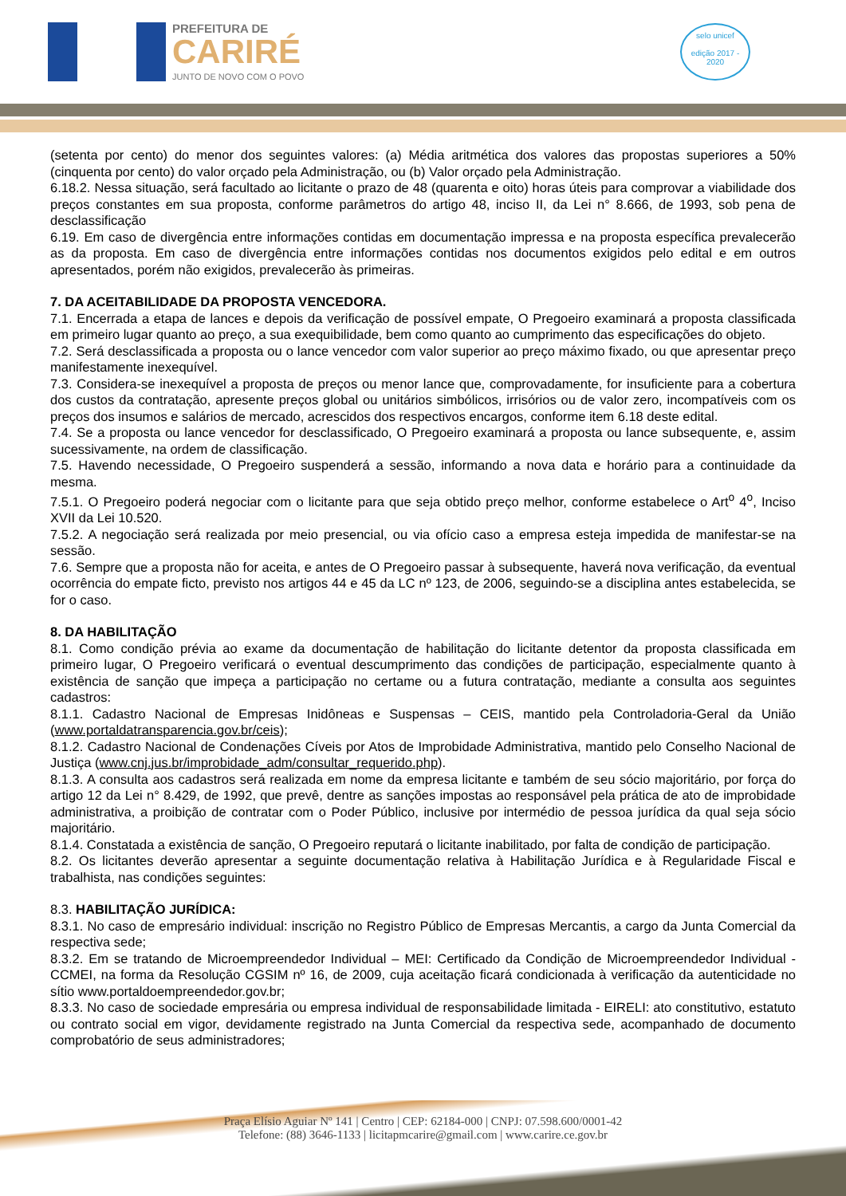PREFEITURA DE
CARIRÉ
JUNTO DE NOVO COM O POVO
selo unicef
edição 2017 - 2020
(setenta por cento) do menor dos seguintes valores: (a) Média aritmética dos valores das propostas superiores a 50% (cinquenta por cento) do valor orçado pela Administração, ou (b) Valor orçado pela Administração.
6.18.2. Nessa situação, será facultado ao licitante o prazo de 48 (quarenta e oito) horas úteis para comprovar a viabilidade dos preços constantes em sua proposta, conforme parâmetros do artigo 48, inciso II, da Lei n° 8.666, de 1993, sob pena de desclassificação
6.19. Em caso de divergência entre informações contidas em documentação impressa e na proposta específica prevalecerão as da proposta. Em caso de divergência entre informações contidas nos documentos exigidos pelo edital e em outros apresentados, porém não exigidos, prevalecerão às primeiras.
7. DA ACEITABILIDADE DA PROPOSTA VENCEDORA.
7.1. Encerrada a etapa de lances e depois da verificação de possível empate, O Pregoeiro examinará a proposta classificada em primeiro lugar quanto ao preço, a sua exequibilidade, bem como quanto ao cumprimento das especificações do objeto.
7.2. Será desclassificada a proposta ou o lance vencedor com valor superior ao preço máximo fixado, ou que apresentar preço manifestamente inexequível.
7.3. Considera-se inexequível a proposta de preços ou menor lance que, comprovadamente, for insuficiente para a cobertura dos custos da contratação, apresente preços global ou unitários simbólicos, irrisórios ou de valor zero, incompatíveis com os preços dos insumos e salários de mercado, acrescidos dos respectivos encargos, conforme item 6.18 deste edital.
7.4. Se a proposta ou lance vencedor for desclassificado, O Pregoeiro examinará a proposta ou lance subsequente, e, assim sucessivamente, na ordem de classificação.
7.5. Havendo necessidade, O Pregoeiro suspenderá a sessão, informando a nova data e horário para a continuidade da mesma.
7.5.1. O Pregoeiro poderá negociar com o licitante para que seja obtido preço melhor, conforme estabelece o Art<sup>o</sup> 4<sup>o</sup>, Inciso XVII da Lei 10.520.
7.5.2. A negociação será realizada por meio presencial, ou via ofício caso a empresa esteja impedida de manifestar-se na sessão.
7.6. Sempre que a proposta não for aceita, e antes de O Pregoeiro passar à subsequente, haverá nova verificação, da eventual ocorrência do empate ficto, previsto nos artigos 44 e 45 da LC nº 123, de 2006, seguindo-se a disciplina antes estabelecida, se for o caso.
8. DA HABILITAÇÃO
8.1. Como condição prévia ao exame da documentação de habilitação do licitante detentor da proposta classificada em primeiro lugar, O Pregoeiro verificará o eventual descumprimento das condições de participação, especialmente quanto à existência de sanção que impeça a participação no certame ou a futura contratação, mediante a consulta aos seguintes cadastros:
8.1.1. Cadastro Nacional de Empresas Inidôneas e Suspensas – CEIS, mantido pela Controladoria-Geral da União (www.portaldatransparencia.gov.br/ceis);
8.1.2. Cadastro Nacional de Condenações Cíveis por Atos de Improbidade Administrativa, mantido pelo Conselho Nacional de Justiça (www.cnj.jus.br/improbidade_adm/consultar_requerido.php).
8.1.3. A consulta aos cadastros será realizada em nome da empresa licitante e também de seu sócio majoritário, por força do artigo 12 da Lei n° 8.429, de 1992, que prevê, dentre as sanções impostas ao responsável pela prática de ato de improbidade administrativa, a proibição de contratar com o Poder Público, inclusive por intermédio de pessoa jurídica da qual seja sócio majoritário.
8.1.4. Constatada a existência de sanção, O Pregoeiro reputará o licitante inabilitado, por falta de condição de participação.
8.2. Os licitantes deverão apresentar a seguinte documentação relativa à Habilitação Jurídica e à Regularidade Fiscal e trabalhista, nas condições seguintes:
8.3. HABILITAÇÃO JURÍDICA:
8.3.1. No caso de empresário individual: inscrição no Registro Público de Empresas Mercantis, a cargo da Junta Comercial da respectiva sede;
8.3.2. Em se tratando de Microempreendedor Individual – MEI: Certificado da Condição de Microempreendedor Individual - CCMEI, na forma da Resolução CGSIM nº 16, de 2009, cuja aceitação ficará condicionada à verificação da autenticidade no sítio www.portaldoempreendedor.gov.br;
8.3.3. No caso de sociedade empresária ou empresa individual de responsabilidade limitada - EIRELI: ato constitutivo, estatuto ou contrato social em vigor, devidamente registrado na Junta Comercial da respectiva sede, acompanhado de documento comprobatório de seus administradores;
Praça Elísio Aguiar Nº 141 | Centro | CEP: 62184-000 | CNPJ: 07.598.600/0001-42
Telefone: (88) 3646-1133 | licitapmcarire@gmail.com | www.carire.ce.gov.br